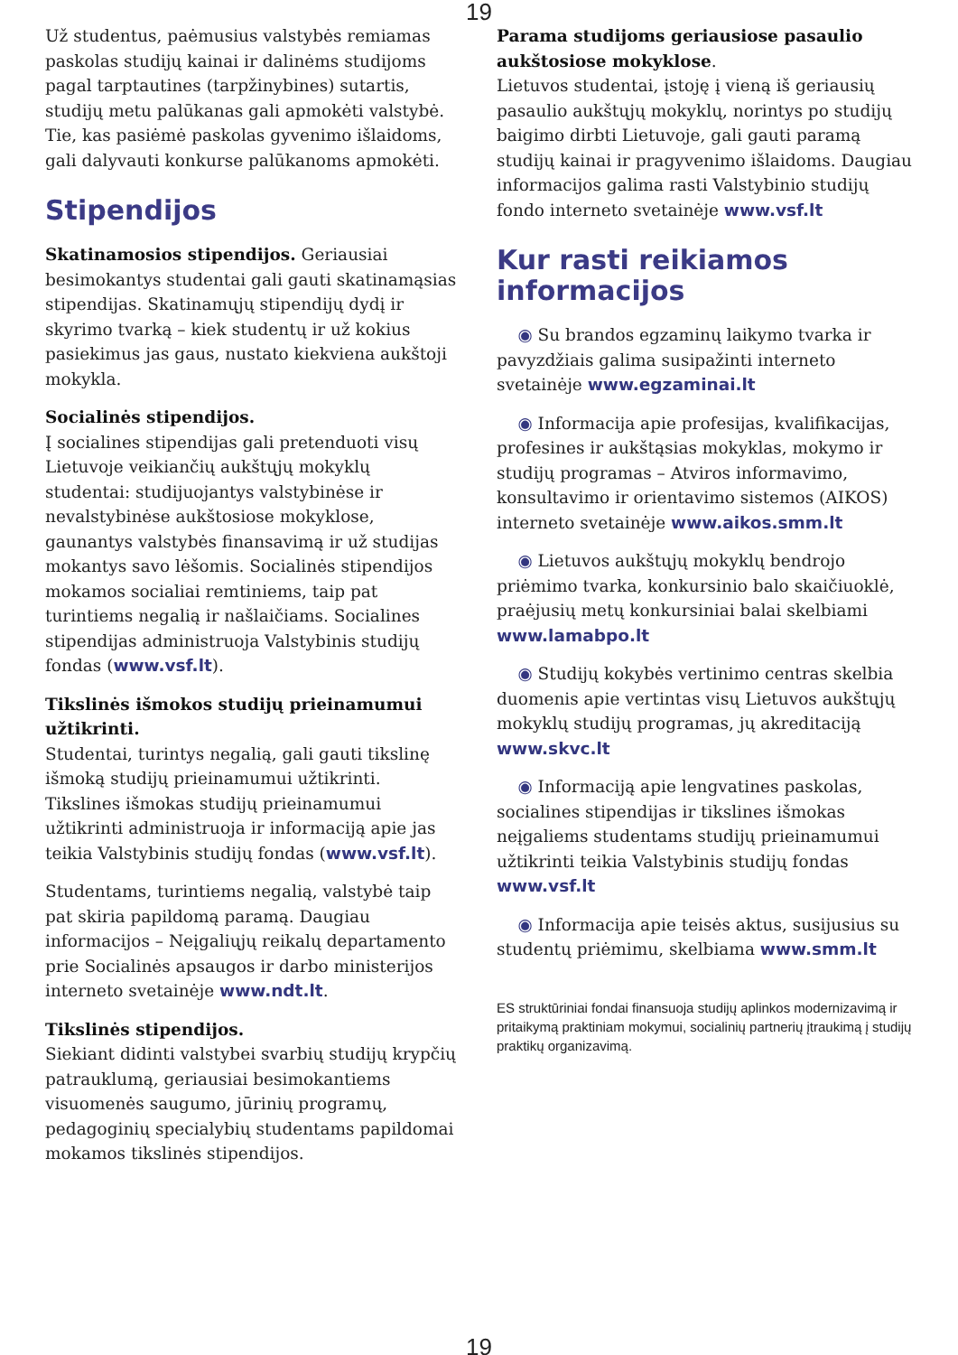19
Už studentus, paėmusius valstybės remiamas paskolas studijų kainai ir dalinėms studijoms pagal tarptautines (tarpžinybines) sutartis, studijų metu palūkanas gali apmokėti valstybė. Tie, kas pasiėmė paskolas gyvenimo išlaidoms, gali dalyvauti konkurse palūkanoms apmokėti.
Stipendijos
Skatinamosios stipendijos. Geriausiai besimokantys studentai gali gauti skatinamąsias stipendijas. Skatinamųjų stipendijų dydį ir skyrimo tvarką – kiek studentų ir už kokius pasiekimus jas gaus, nustato kiekviena aukštoji mokykla.
Socialinės stipendijos.
Į socialines stipendijas gali pretenduoti visų Lietuvoje veikiančių aukštųjų mokyklų studentai: studijuojantys valstybinėse ir nevalstybinėse aukštosiose mokyklose, gaunantys valstybės finansavimą ir už studijas mokantys savo lėšomis. Socialinės stipendijos mokamos socialiai remtiniems, taip pat turintiems negalią ir našlaičiams. Socialines stipendijas administruoja Valstybinis studijų fondas (www.vsf.lt).
Tikslinės išmokos studijų prieinamumui užtikrinti.
Studentai, turintys negalią, gali gauti tikslinę išmoką studijų prieinamumui užtikrinti. Tikslines išmokas studijų prieinamumui užtikrinti administruoja ir informaciją apie jas teikia Valstybinis studijų fondas (www.vsf.lt).
Studentams, turintiems negalią, valstybė taip pat skiria papildomą paramą. Daugiau informacijos – Neįgaliųjų reikalų departamento prie Socialinės apsaugos ir darbo ministerijos interneto svetainėje www.ndt.lt.
Tikslinės stipendijos.
Siekiant didinti valstybei svarbių studijų krypčių patrauklumą, geriausiai besimokantiems visuomenės saugumo, jūrinių programų, pedagoginių specialybių studentams papildomai mokamos tikslinės stipendijos.
Parama studijoms geriausiose pasaulio aukštosiose mokyklose.
Lietuvos studentai, įstoję į vieną iš geriausių pasaulio aukštųjų mokyklų, norintys po studijų baigimo dirbti Lietuvoje, gali gauti paramą studijų kainai ir pragyvenimo išlaidoms. Daugiau informacijos galima rasti Valstybinio studijų fondo interneto svetainėje www.vsf.lt
Kur rasti reikiamos informacijos
◉ Su brandos egzaminų laikymo tvarka ir pavyzdžiais galima susipažinti interneto svetainėje www.egzaminai.lt
◉ Informacija apie profesijas, kvalifikacijas, profesines ir aukštąsias mokyklas, mokymo ir studijų programas – Atviros informavimo, konsultavimo ir orientavimo sistemos (AIKOS) interneto svetainėje www.aikos.smm.lt
◉ Lietuvos aukštųjų mokyklų bendrojo priėmimo tvarka, konkursinio balo skaičiuoklė, praėjusių metų konkursiniai balai skelbiami www.lamabpo.lt
◉ Studijų kokybės vertinimo centras skelbia duomenis apie vertintas visų Lietuvos aukštųjų mokyklų studijų programas, jų akreditaciją www.skvc.lt
◉ Informaciją apie lengvatines paskolas, socialines stipendijas ir tikslines išmokas neįgaliems studentams studijų prieinamumui užtikrinti teikia Valstybinis studijų fondas www.vsf.lt
◉ Informacija apie teisės aktus, susijusius su studentų priėmimu, skelbiama www.smm.lt
ES struktūriniai fondai finansuoja studijų aplinkos modernizavimą ir pritaikymą praktiniam mokymui, socialinių partnerių įtraukimą į studijų praktikų organizavimą.
19